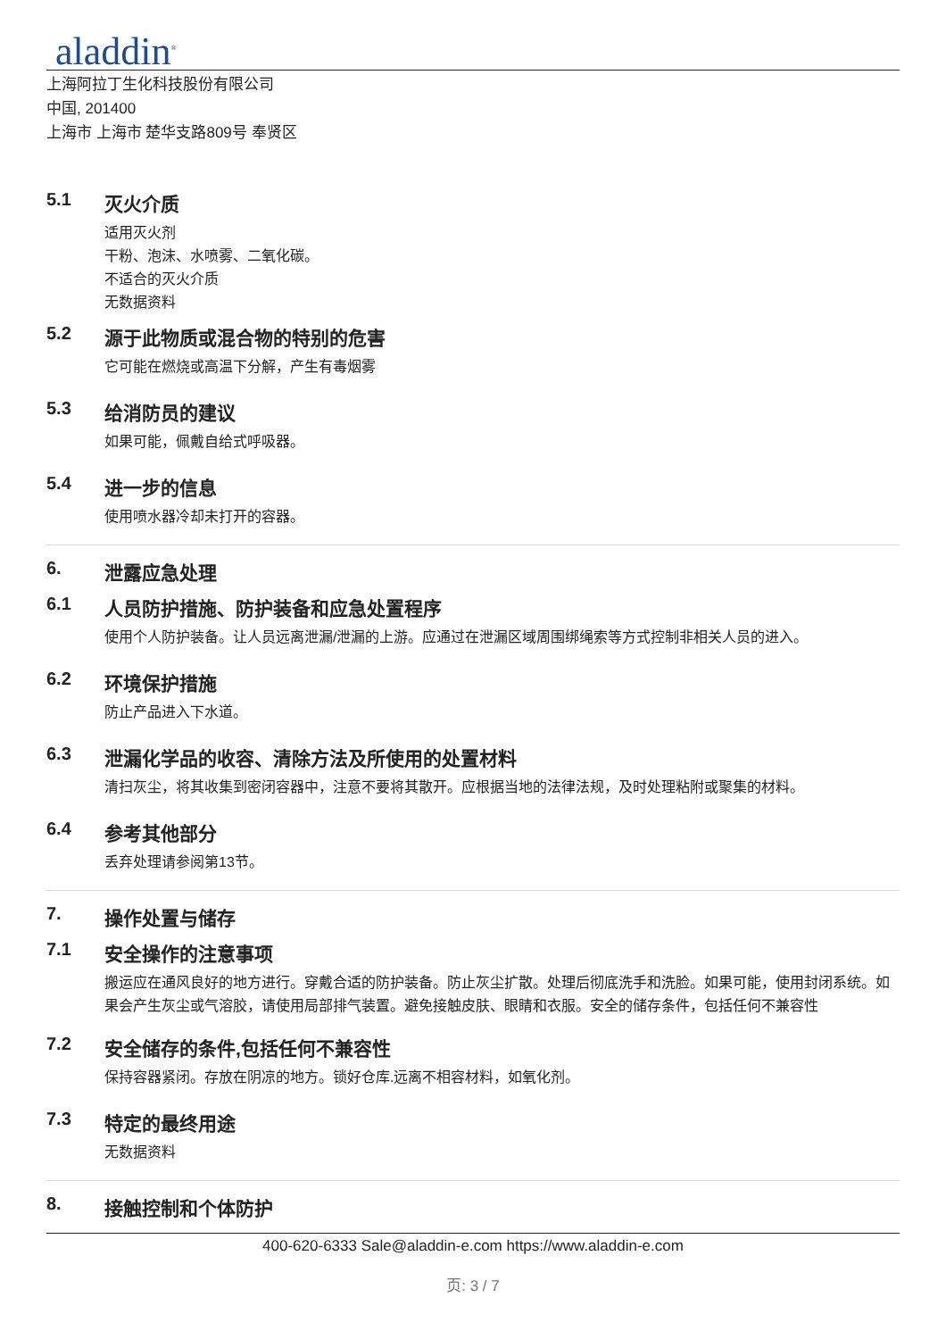aladdin<sup>®</sup>
上海阿拉丁生化科技股份有限公司
中国, 201400
上海市 上海市 楚华支路809号 奉贤区
5.1 灭火介质
适用灭火剂
干粉、泡沫、水喷雾、二氧化碳。
不适合的灭火介质
无数据资料
5.2 源于此物质或混合物的特别的危害
它可能在燃烧或高温下分解，产生有毒烟雾
5.3 给消防员的建议
如果可能，佩戴自给式呼吸器。
5.4 进一步的信息
使用喷水器冷却未打开的容器。
6. 泄露应急处理
6.1 人员防护措施、防护装备和应急处置程序
使用个人防护装备。让人员远离泄漏/泄漏的上游。应通过在泄漏区域周围绑绳索等方式控制非相关人员的进入。
6.2 环境保护措施
防止产品进入下水道。
6.3 泄漏化学品的收容、清除方法及所使用的处置材料
清扫灰尘，将其收集到密闭容器中，注意不要将其散开。应根据当地的法律法规，及时处理粘附或聚集的材料。
6.4 参考其他部分
丢弃处理请参阅第13节。
7. 操作处置与储存
7.1 安全操作的注意事项
搬运应在通风良好的地方进行。穿戴合适的防护装备。防止灰尘扩散。处理后彻底洗手和洗脸。如果可能，使用封闭系统。如果会产生灰尘或气溶胶，请使用局部排气装置。避免接触皮肤、眼睛和衣服。安全的储存条件，包括任何不兼容性
7.2 安全储存的条件,包括任何不兼容性
保持容器紧闭。存放在阴凉的地方。锁好仓库.远离不相容材料，如氧化剂。
7.3 特定的最终用途
无数据资料
8. 接触控制和个体防护
400-620-6333 Sale@aladdin-e.com https://www.aladdin-e.com
页: 3 / 7